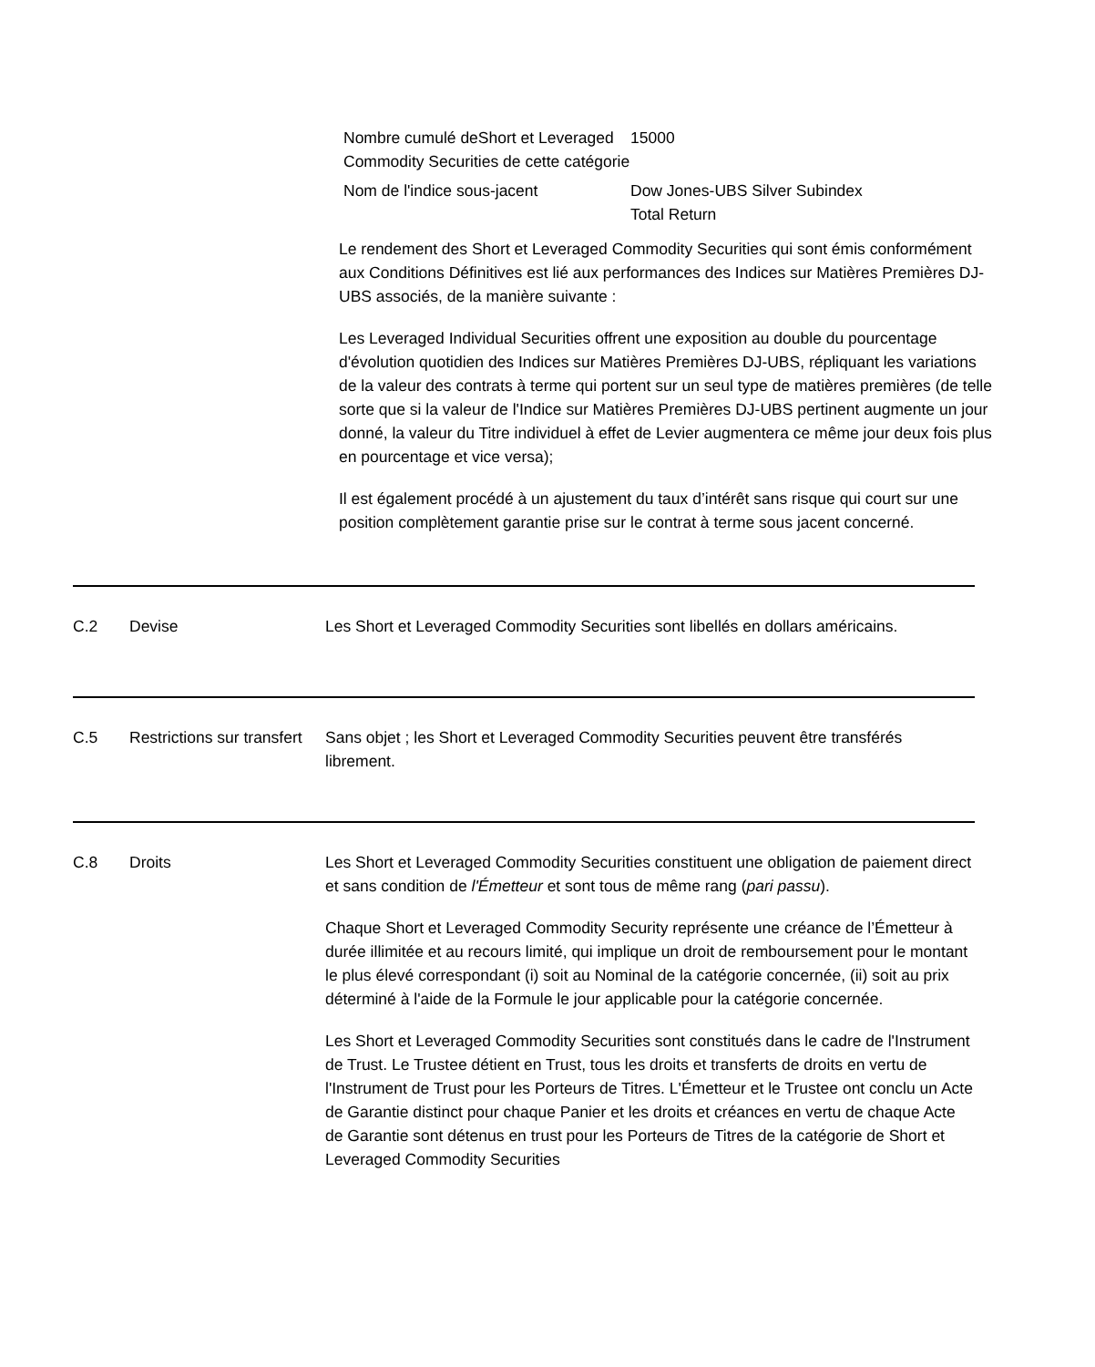Nombre cumulé deShort et Leveraged Commodity Securities de cette catégorie
15000
Nom de l'indice sous-jacent
Dow Jones-UBS Silver Subindex Total Return
Le rendement des Short et Leveraged Commodity Securities qui sont émis conformément aux Conditions Définitives est lié aux performances des Indices sur Matières Premières DJ-UBS associés, de la manière suivante :
Les Leveraged Individual Securities offrent une exposition au double du pourcentage d'évolution quotidien des Indices sur Matières Premières DJ-UBS, répliquant les variations de la valeur des contrats à terme qui portent sur un seul type de matières premières (de telle sorte que si la valeur de l'Indice sur Matières Premières DJ-UBS pertinent augmente un jour donné, la valeur du Titre individuel à effet de Levier augmentera ce même jour deux fois plus en pourcentage et vice versa);
Il est également procédé à un ajustement du taux d’intérêt sans risque qui court sur une position complètement garantie prise sur le contrat à terme sous jacent concerné.
C.2
Devise
Les Short et Leveraged Commodity Securities sont libellés en dollars américains.
C.5
Restrictions sur transfert
Sans objet ; les Short et Leveraged Commodity Securities peuvent être transférés librement.
C.8
Droits
Les Short et Leveraged Commodity Securities constituent une obligation de paiement direct et sans condition de l'Émetteur et sont tous de même rang (pari passu).
Chaque Short et Leveraged Commodity Security représente une créance de l’Émetteur à durée illimitée et au recours limité, qui implique un droit de remboursement pour le montant le plus élevé correspondant (i) soit au Nominal de la catégorie concernée, (ii) soit au prix déterminé à l'aide de la Formule le jour applicable pour la catégorie concernée.
Les Short et Leveraged Commodity Securities sont constitués dans le cadre de l'Instrument de Trust. Le Trustee détient en Trust, tous les droits et transferts de droits en vertu de l'Instrument de Trust pour les Porteurs de Titres. L'Émetteur et le Trustee ont conclu un Acte de Garantie distinct pour chaque Panier et les droits et créances en vertu de chaque Acte de Garantie sont détenus en trust pour les Porteurs de Titres de la catégorie de Short et Leveraged Commodity Securities